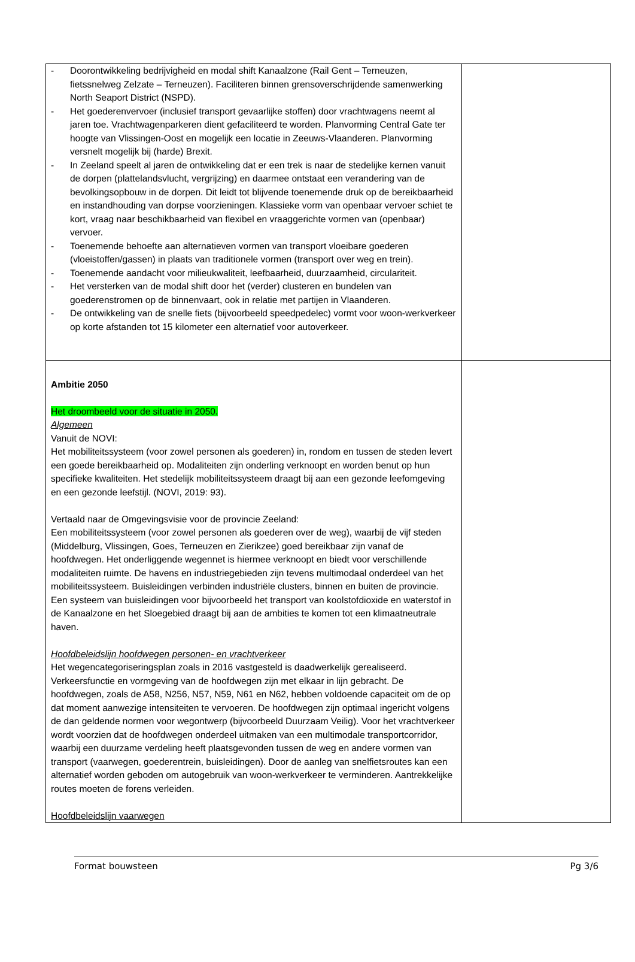| - Doorontwikkeling bedrijvigheid en modal shift Kanaalzone (Rail Gent – Terneuzen, fietssnelweg Zelzate – Terneuzen). Faciliteren binnen grensoverschrijdende samenwerking North Seaport District (NSPD). - Het goederenvervoer (inclusief transport gevaarlijke stoffen) door vrachtwagens neemt al jaren toe. Vrachtwagenparkeren dient gefaciliteerd te worden. Planvorming Central Gate ter hoogte van Vlissingen-Oost en mogelijk een locatie in Zeeuws-Vlaanderen. Planvorming versnelt mogelijk bij (harde) Brexit. - In Zeeland speelt al jaren de ontwikkeling dat er een trek is naar de stedelijke kernen vanuit de dorpen (plattelandsvlucht, vergrijzing) en daarmee ontstaat een verandering van de bevolkingsopbouw in de dorpen. Dit leidt tot blijvende toenemende druk op de bereikbaarheid en instandhouding van dorpse voorzieningen. Klassieke vorm van openbaar vervoer schiet te kort, vraag naar beschikbaarheid van flexibel en vraaggerichte vormen van (openbaar) vervoer. - Toenemende behoefte aan alternatieven vormen van transport vloeibare goederen (vloeistoffen/gassen) in plaats van traditionele vormen (transport over weg en trein). - Toenemende aandacht voor milieukwaliteit, leefbaarheid, duurzaamheid, circulariteit. - Het versterken van de modal shift door het (verder) clusteren en bundelen van goederenstromen op de binnenvaart, ook in relatie met partijen in Vlaanderen. - De ontwikkeling van de snelle fiets (bijvoorbeeld speedpedelec) vormt voor woon-werkverkeer op korte afstanden tot 15 kilometer een alternatief voor autoverkeer. | |
| Ambitie 2050 Het droombeeld voor de situatie in 2050. Algemeen Vanuit de NOVI: Het mobiliteitssysteem (voor zowel personen als goederen) in, rondom en tussen de steden levert een goede bereikbaarheid op. Modaliteiten zijn onderling verknoopt en worden benut op hun specifieke kwaliteiten. Het stedelijk mobiliteitssysteem draagt bij aan een gezonde leefomgeving en een gezonde leefstijl. (NOVI, 2019: 93). Vertaald naar de Omgevingsvisie voor de provincie Zeeland: Een mobiliteitssysteem (voor zowel personen als goederen over de weg), waarbij de vijf steden (Middelburg, Vlissingen, Goes, Terneuzen en Zierikzee) goed bereikbaar zijn vanaf de hoofdwegen. Het onderliggende wegennet is hiermee verknoopt en biedt voor verschillende modaliteiten ruimte. De havens en industriegebieden zijn tevens multimodaal onderdeel van het mobiliteitssysteem. Buisleidingen verbinden industriële clusters, binnen en buiten de provincie. Een systeem van buisleidingen voor bijvoorbeeld het transport van koolstofdioxide en waterstof in de Kanaalzone en het Sloegebied draagt bij aan de ambities te komen tot een klimaatneutrale haven. Hoofdbeleidslijn hoofdwegen personen- en vrachtverkeer Het wegencategoriseringsplan zoals in 2016 vastgesteld is daadwerkelijk gerealiseerd. Verkeersfunctie en vormgeving van de hoofdwegen zijn met elkaar in lijn gebracht. De hoofdwegen, zoals de A58, N256, N57, N59, N61 en N62, hebben voldoende capaciteit om de op dat moment aanwezige intensiteiten te vervoeren. De hoofdwegen zijn optimaal ingericht volgens de dan geldende normen voor wegontwerp (bijvoorbeeld Duurzaam Veilig). Voor het vrachtverkeer wordt voorzien dat de hoofdwegen onderdeel uitmaken van een multimodale transportcorridor, waarbij een duurzame verdeling heeft plaatsgevonden tussen de weg en andere vormen van transport (vaarwegen, goederentrein, buisleidingen). Door de aanleg van snelfietsroutes kan een alternatief worden geboden om autogebruik van woon-werkverkeer te verminderen. Aantrekkelijke routes moeten de forens verleiden. Hoofdbeleidslijn vaarwegen | |
Format bouwsteen Pg 3/6